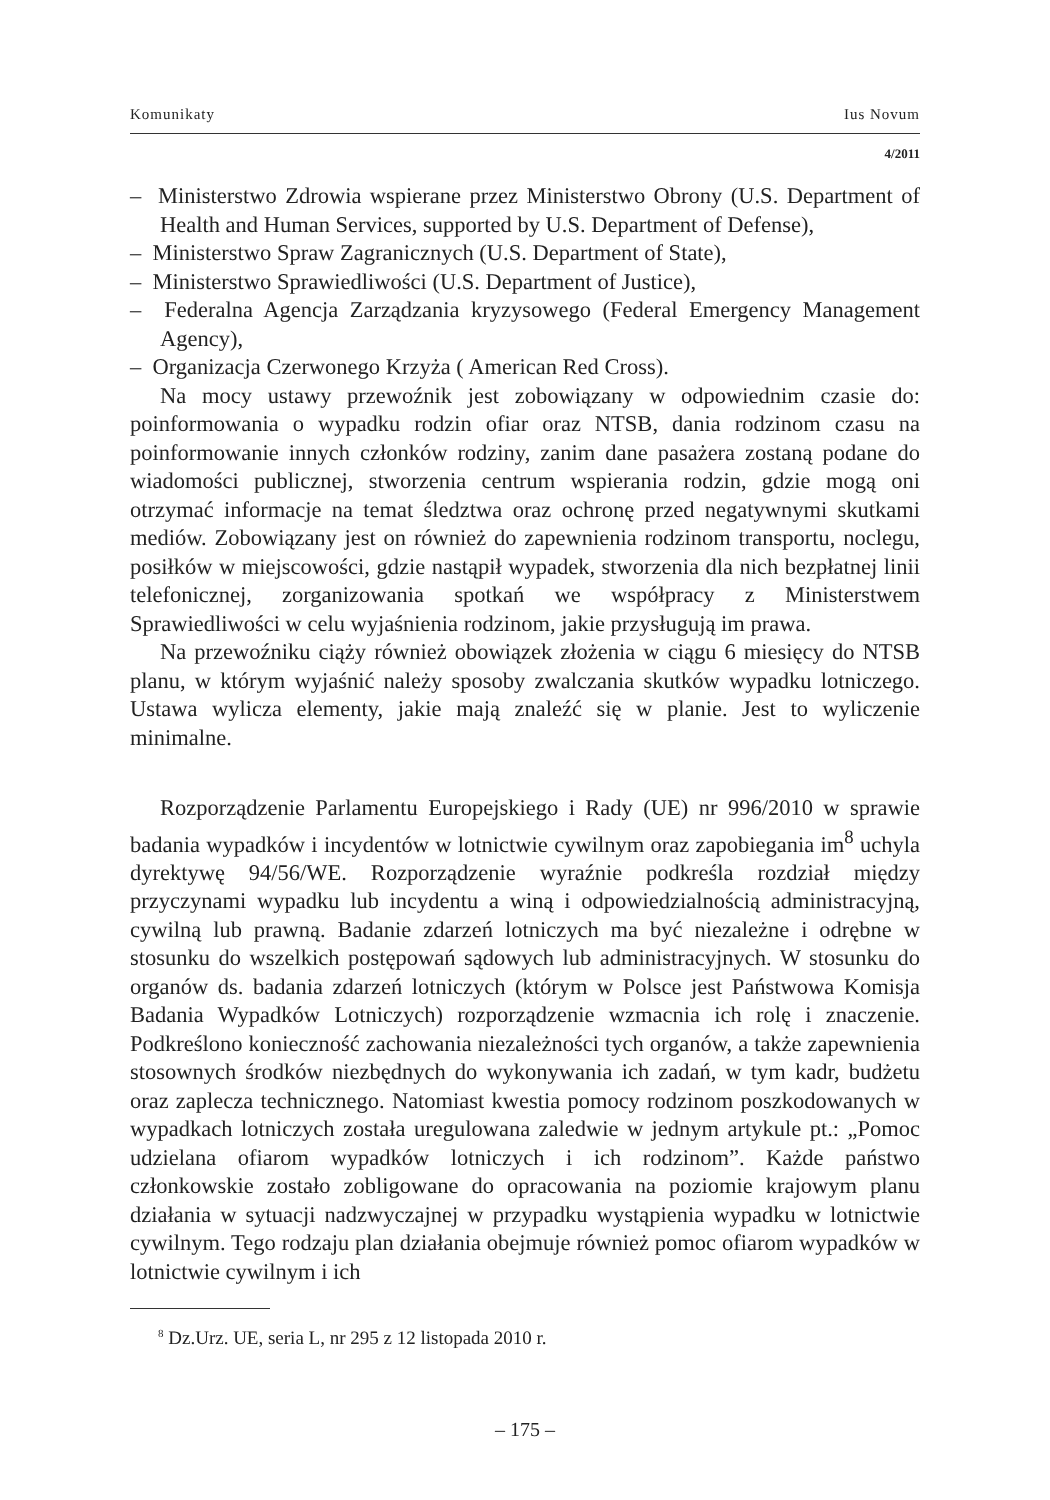Komunikaty Ius Novum
4/2011
– Ministerstwo Zdrowia wspierane przez Ministerstwo Obrony (U.S. Department of Health and Human Services, supported by U.S. Department of Defense),
– Ministerstwo Spraw Zagranicznych (U.S. Department of State),
– Ministerstwo Sprawiedliwości (U.S. Department of Justice),
– Federalna Agencja Zarządzania kryzysowego (Federal Emergency Management Agency),
– Organizacja Czerwonego Krzyża ( American Red Cross).
Na mocy ustawy przewoźnik jest zobowiązany w odpowiednim czasie do: poinformowania o wypadku rodzin ofiar oraz NTSB, dania rodzinom czasu na poinformowanie innych członków rodziny, zanim dane pasażera zostaną podane do wiadomości publicznej, stworzenia centrum wspierania rodzin, gdzie mogą oni otrzymać informacje na temat śledztwa oraz ochronę przed negatywnymi skutkami mediów. Zobowiązany jest on również do zapewnienia rodzinom transportu, noclegu, posiłków w miejscowości, gdzie nastąpił wypadek, stworzenia dla nich bezpłatnej linii telefonicznej, zorganizowania spotkań we współpracy z Ministerstwem Sprawiedliwości w celu wyjaśnienia rodzinom, jakie przysługują im prawa.
Na przewoźniku ciąży również obowiązek złożenia w ciągu 6 miesięcy do NTSB planu, w którym wyjaśnić należy sposoby zwalczania skutków wypadku lotniczego. Ustawa wylicza elementy, jakie mają znaleźć się w planie. Jest to wyliczenie minimalne.
Rozporządzenie Parlamentu Europejskiego i Rady (UE) nr 996/2010 w sprawie badania wypadków i incydentów w lotnictwie cywilnym oraz zapobiegania im<sup>8</sup> uchyla dyrektywę 94/56/WE. Rozporządzenie wyraźnie podkreśla rozdział między przyczynami wypadku lub incydentu a winą i odpowiedzialnością administracyjną, cywilną lub prawną. Badanie zdarzeń lotniczych ma być niezależne i odrębne w stosunku do wszelkich postępowań sądowych lub administracyjnych. W stosunku do organów ds. badania zdarzeń lotniczych (którym w Polsce jest Państwowa Komisja Badania Wypadków Lotniczych) rozporządzenie wzmacnia ich rolę i znaczenie. Podkreślono konieczność zachowania niezależności tych organów, a także zapewnienia stosownych środków niezbędnych do wykonywania ich zadań, w tym kadr, budżetu oraz zaplecza technicznego. Natomiast kwestia pomocy rodzinom poszkodowanych w wypadkach lotniczych została uregulowana zaledwie w jednym artykule pt.: „Pomoc udzielana ofiarom wypadków lotniczych i ich rodzinom”. Każde państwo członkowskie zostało zobligowane do opracowania na poziomie krajowym planu działania w sytuacji nadzwyczajnej w przypadku wystąpienia wypadku w lotnictwie cywilnym. Tego rodzaju plan działania obejmuje również pomoc ofiarom wypadków w lotnictwie cywilnym i ich
<sup>8</sup> Dz.Urz. UE, seria L, nr 295 z 12 listopada 2010 r.
– 175 –